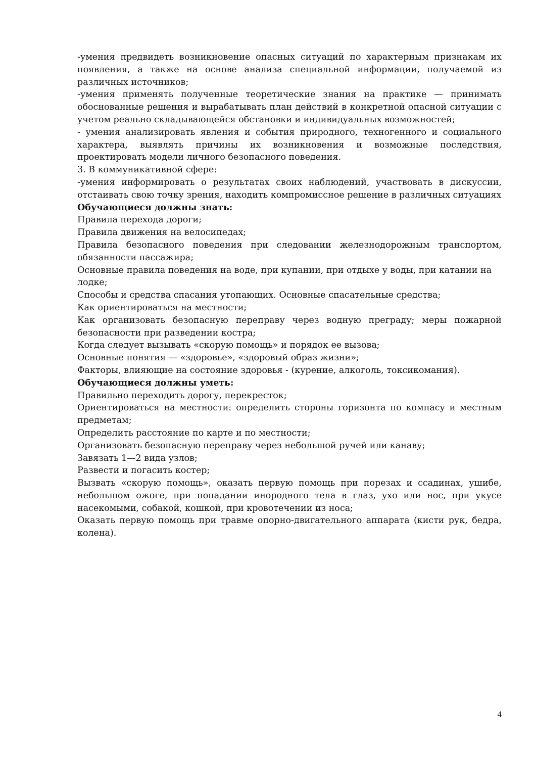-умения предвидеть возникновение опасных ситуаций по характерным признакам их появления, а также на основе анализа специальной информации, получаемой из различных источников;
-умения применять полученные теоретические знания на практике — принимать обоснованные решения и вырабатывать план действий в конкретной опасной ситуации с учетом реально складывающейся обстановки и индивидуальных возможностей;
- умения анализировать явления и события природного, техногенного и социального характера, выявлять причины их возникновения и возможные последствия, проектировать модели личного безопасного поведения.
3. В коммуникативной сфере:
-умения информировать о результатах своих наблюдений, участвовать в дискуссии, отстаивать свою точку зрения, находить компромиссное решение в различных ситуациях
Обучающиеся должны знать:
Правила перехода дороги;
Правила движения на велосипедах;
Правила безопасного поведения при следовании железнодорожным транспортом, обязанности пассажира;
Основные правила поведения на воде, при купании, при отдыхе у воды, при катании на лодке;
Способы и средства спасания утопающих. Основные спасательные средства;
Как ориентироваться на местности;
Как организовать безопасную переправу через водную преграду; меры пожарной безопасности при разведении костра;
Когда следует вызывать «скорую помощь» и порядок ее вызова;
Основные понятия — «здоровье», «здоровый образ жизни»;
Факторы, влияющие на состояние здоровья - (курение, алкоголь, токсикомания).
Обучающиеся должны уметь:
Правильно переходить дорогу, перекресток;
Ориентироваться на местности: определить стороны горизонта по компасу и местным предметам;
Определить расстояние по карте и по местности;
Организовать безопасную переправу через небольшой ручей или канаву;
Завязать 1—2 вида узлов;
Развести и погасить костер;
Вызвать «скорую помощь», оказать первую помощь при порезах и ссадинах, ушибе, небольшом ожоге, при попадании инородного тела в глаз, ухо или нос, при укусе насекомыми, собакой, кошкой, при кровотечении из носа;
Оказать первую помощь при травме опорно-двигательного аппарата (кисти рук, бедра, колена).
4